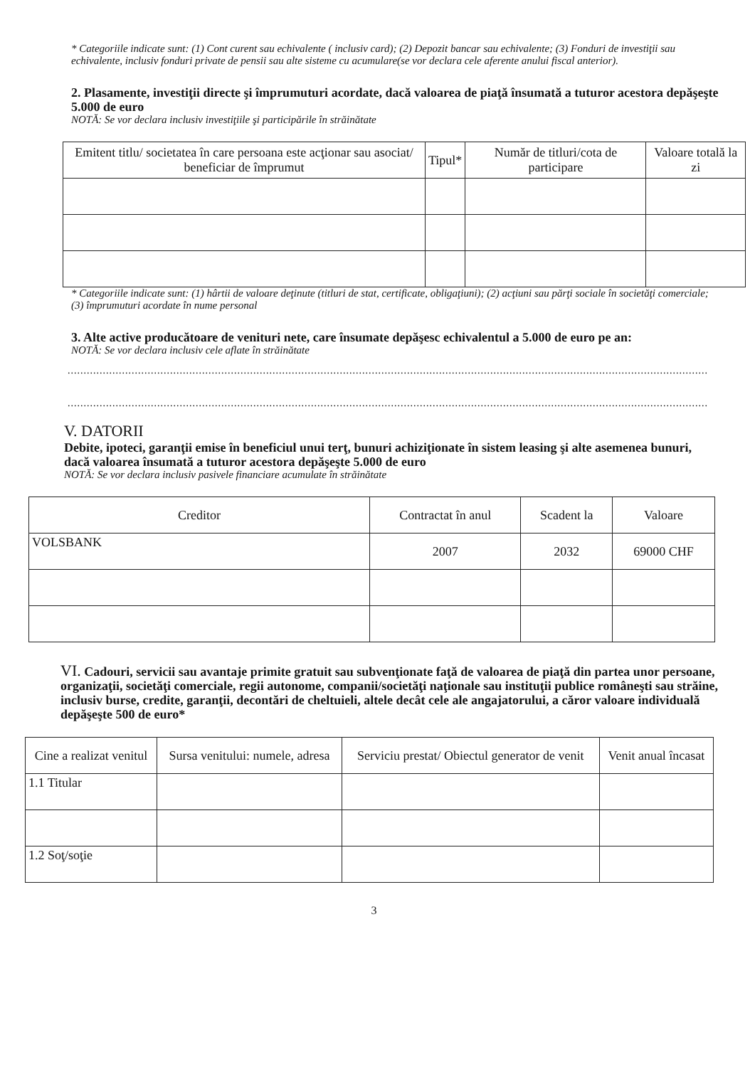* Categoriile indicate sunt: (1) Cont curent sau echivalente ( inclusiv card); (2) Depozit bancar sau echivalente; (3) Fonduri de investiţii sau echivalente, inclusiv fonduri private de pensii sau alte sisteme cu acumulare(se vor declara cele aferente anului fiscal anterior).
2. Plasamente, investiţii directe şi împrumuturi acordate, dacă valoarea de piaţă însumată a tuturor acestora depăşeşte 5.000 de euro
NOTĂ: Se vor declara inclusiv investiţiile şi participările în străinătate
| Emitent titlu/ societatea în care persoana este acţionar sau asociat/ beneficiar de împrumut | Tipul* | Număr de titluri/cota de participare | Valoare totală la zi |
| --- | --- | --- | --- |
* Categoriile indicate sunt: (1) hârtii de valoare deţinute (titluri de stat, certificate, obligaţiuni); (2) acţiuni sau părţi sociale în societăţi comerciale; (3) împrumuturi acordate în nume personal
3. Alte active producătoare de venituri nete, care însumate depăşesc echivalentul a 5.000 de euro pe an:
NOTĂ: Se vor declara inclusiv cele aflate în străinătate
........................................................................................................................................................................................................
........................................................................................................................................................................................................
V. DATORII
Debite, ipoteci, garanţii emise în beneficiul unui terţ, bunuri achiziţionate în sistem leasing şi alte asemenea bunuri, dacă valoarea însumată a tuturor acestora depăşeşte 5.000 de euro
NOTĂ: Se vor declara inclusiv pasivele financiare acumulate în străinătate
| Creditor | Contractat în anul | Scadent la | Valoare |
| --- | --- | --- | --- |
| VOLSBANK | 2007 | 2032 | 69000 CHF |
VI. Cadouri, servicii sau avantaje primite gratuit sau subvenţionate faţă de valoarea de piaţă din partea unor persoane, organizaţii, societăţi comerciale, regii autonome, companii/societăţi naţionale sau instituţii publice româneşti sau străine, inclusiv burse, credite, garanţii, decontări de cheltuieli, altele decât cele ale angajatorului, a căror valoare individuală depăşeşte 500 de euro*
| Cine a realizat venitul | Sursa venitului: numele, adresa | Serviciu prestat/ Obiectul generator de venit | Venit anual încasat |
| --- | --- | --- | --- |
| 1.1 Titular | | | |
| 1.2 Soţ/soţie | | | |
3